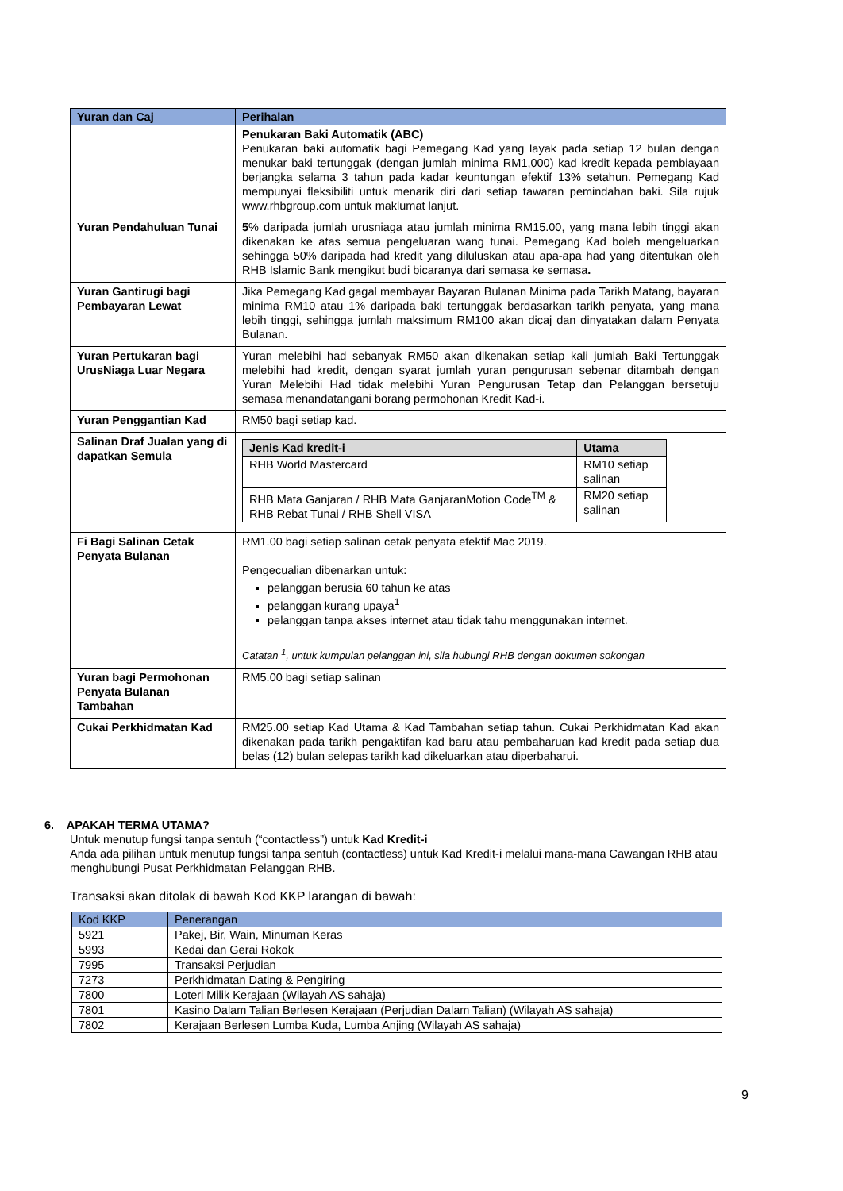| Yuran dan Caj | Perihalan |
| --- | --- |
| | Penukaran Baki Automatik (ABC) Penukaran baki automatik bagi Pemegang Kad yang layak pada setiap 12 bulan dengan menukar baki tertunggak (dengan jumlah minima RM1,000) kad kredit kepada pembiayaan berjangka selama 3 tahun pada kadar keuntungan efektif 13% setahun. Pemegang Kad mempunyai fleksibiliti untuk menarik diri dari setiap tawaran pemindahan baki. Sila rujuk www.rhbgroup.com untuk maklumat lanjut. |
| Yuran Pendahuluan Tunai | 5 % daripada jumlah urusniaga atau jumlah minima RM15.00, yang mana lebih tinggi akan dikenakan ke atas semua pengeluaran wang tunai. Pemegang Kad boleh mengeluarkan sehingga 50% daripada had kredit yang diluluskan atau apa-apa had yang ditentukan oleh RHB Islamic Bank mengikut budi bicaranya dari semasa ke semasa . |
| Yuran Gantirugi bagi Pembayaran Lewat | Jika Pemegang Kad gagal membayar Bayaran Bulanan Minima pada Tarikh Matang, bayaran minima RM10 atau 1% daripada baki tertunggak berdasarkan tarikh penyata, yang mana lebih tinggi, sehingga jumlah maksimum RM100 akan dicaj dan dinyatakan dalam Penyata Bulanan. |
| Yuran Pertukaran bagi UrusNiaga Luar Negara | Yuran melebihi had sebanyak RM50 akan dikenakan setiap kali jumlah Baki Tertunggak melebihi had kredit, dengan syarat jumlah yuran pengurusan sebenar ditambah dengan Yuran Melebihi Had tidak melebihi Yuran Pengurusan Tetap dan Pelanggan bersetuju semasa menandatangani borang permohonan Kredit Kad-i. |
| Yuran Penggantian Kad | RM50 bagi setiap kad. |
| Salinan Draf Jualan yang di dapatkan Semula | / Jenis Kad kredit-i / Utama / / --- / --- / / RHB World Mastercard / RM10 setiap salinan / / RHB Mata Ganjaran / RHB Mata GanjaranMotion Code<sup>TM</sup> & RHB Rebat Tunai / RHB Shell VISA / RM20 setiap salinan / |
| Fi Bagi Salinan Cetak Penyata Bulanan | RM1.00 bagi setiap salinan cetak penyata efektif Mac 2019. Pengecualian dibenarkan untuk: pelanggan berusia 60 tahun ke atas pelanggan kurang upaya<sup>1</sup> pelanggan tanpa akses internet atau tidak tahu menggunakan internet. Catatan <sup>1</sup>, untuk kumpulan pelanggan ini, sila hubungi RHB dengan dokumen sokongan |
| Yuran bagi Permohonan Penyata Bulanan Tambahan | RM5.00 bagi setiap salinan |
| Cukai Perkhidmatan Kad | RM25.00 setiap Kad Utama & Kad Tambahan setiap tahun. Cukai Perkhidmatan Kad akan dikenakan pada tarikh pengaktifan kad baru atau pembaharuan kad kredit pada setiap dua belas (12) bulan selepas tarikh kad dikeluarkan atau diperbaharui. |
6. APAKAH TERMA UTAMA?
Untuk menutup fungsi tanpa sentuh (“contactless”) untuk Kad Kredit-i
Anda ada pilihan untuk menutup fungsi tanpa sentuh (contactless) untuk Kad Kredit-i melalui mana-mana Cawangan RHB atau menghubungi Pusat Perkhidmatan Pelanggan RHB.
Transaksi akan ditolak di bawah Kod KKP larangan di bawah:
| Kod KKP | Penerangan |
| --- | --- |
| 5921 | Pakej, Bir, Wain, Minuman Keras |
| 5993 | Kedai dan Gerai Rokok |
| 7995 | Transaksi Perjudian |
| 7273 | Perkhidmatan Dating & Pengiring |
| 7800 | Loteri Milik Kerajaan (Wilayah AS sahaja) |
| 7801 | Kasino Dalam Talian Berlesen Kerajaan (Perjudian Dalam Talian) (Wilayah AS sahaja) |
| 7802 | Kerajaan Berlesen Lumba Kuda, Lumba Anjing (Wilayah AS sahaja) |
9